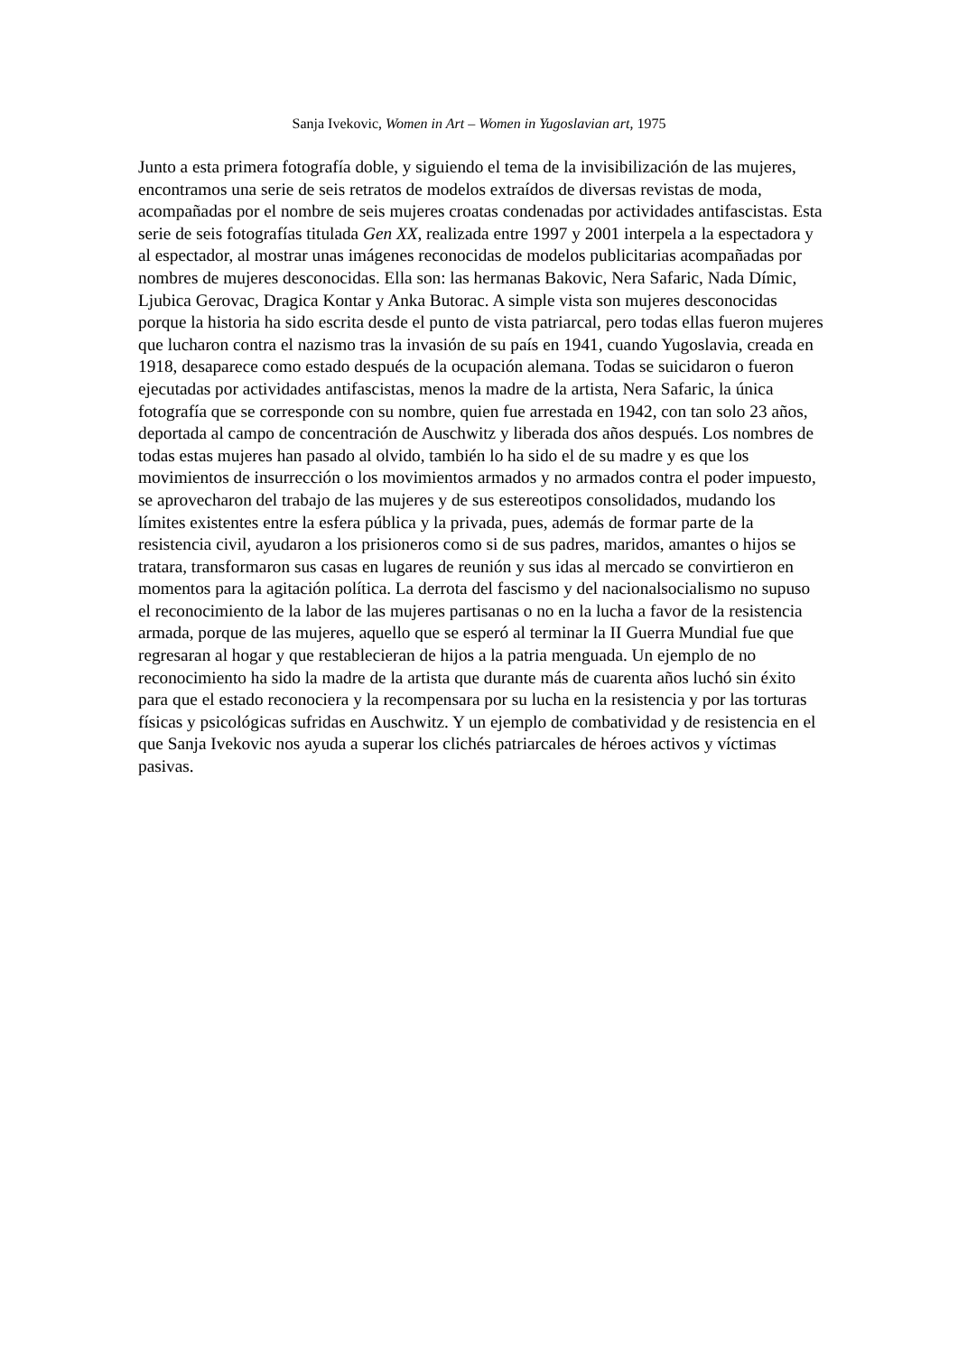Sanja Ivekovic, Women in Art – Women in Yugoslavian art, 1975
Junto a esta primera fotografía doble, y siguiendo el tema de la invisibilización de las mujeres, encontramos una serie de seis retratos de modelos extraídos de diversas revistas de moda, acompañadas por el nombre de seis mujeres croatas condenadas por actividades antifascistas. Esta serie de seis fotografías titulada Gen XX, realizada entre 1997 y 2001 interpela a la espectadora y al espectador, al mostrar unas imágenes reconocidas de modelos publicitarias acompañadas por nombres de mujeres desconocidas. Ella son: las hermanas Bakovic, Nera Safaric, Nada Dímic, Ljubica Gerovac, Dragica Kontar y Anka Butorac. A simple vista son mujeres desconocidas porque la historia ha sido escrita desde el punto de vista patriarcal, pero todas ellas fueron mujeres que lucharon contra el nazismo tras la invasión de su país en 1941, cuando Yugoslavia, creada en 1918, desaparece como estado después de la ocupación alemana. Todas se suicidaron o fueron ejecutadas por actividades antifascistas, menos la madre de la artista, Nera Safaric, la única fotografía que se corresponde con su nombre, quien fue arrestada en 1942, con tan solo 23 años, deportada al campo de concentración de Auschwitz y liberada dos años después. Los nombres de todas estas mujeres han pasado al olvido, también lo ha sido el de su madre y es que los movimientos de insurrección o los movimientos armados y no armados contra el poder impuesto, se aprovecharon del trabajo de las mujeres y de sus estereotipos consolidados, mudando los límites existentes entre la esfera pública y la privada, pues, además de formar parte de la resistencia civil, ayudaron a los prisioneros como si de sus padres, maridos, amantes o hijos se tratara, transformaron sus casas en lugares de reunión y sus idas al mercado se convirtieron en momentos para la agitación política. La derrota del fascismo y del nacionalsocialismo no supuso el reconocimiento de la labor de las mujeres partisanas o no en la lucha a favor de la resistencia armada, porque de las mujeres, aquello que se esperó al terminar la II Guerra Mundial fue que regresaran al hogar y que restablecieran de hijos a la patria menguada. Un ejemplo de no reconocimiento ha sido la madre de la artista que durante más de cuarenta años luchó sin éxito para que el estado reconociera y la recompensara por su lucha en la resistencia y por las torturas físicas y psicológicas sufridas en Auschwitz. Y un ejemplo de combatividad y de resistencia en el que Sanja Ivekovic nos ayuda a superar los clichés patriarcales de héroes activos y víctimas pasivas.